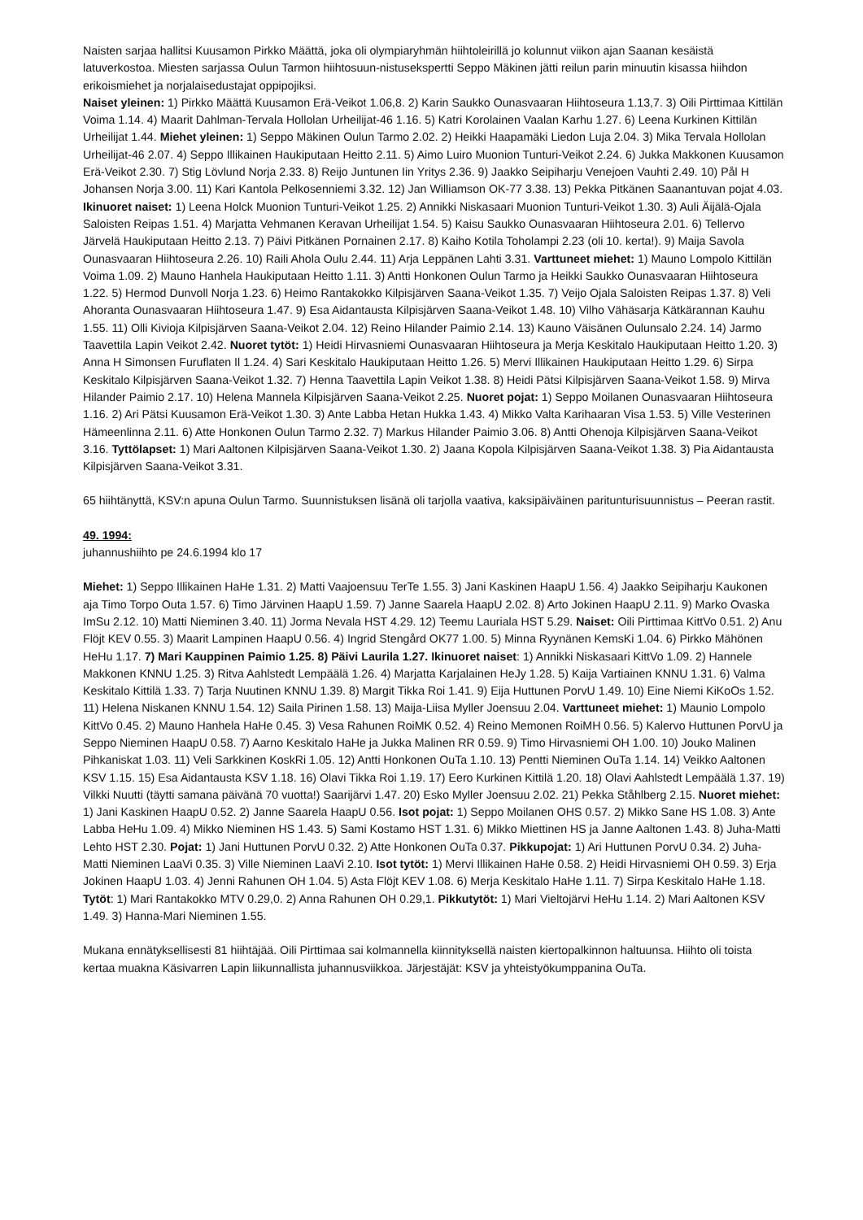Naisten sarjaa hallitsi Kuusamon Pirkko Määttä, joka oli olympiaryhmän hiihtoleirillä jo kolunnut viikon ajan Saanan kesäistä latuverkostoa. Miesten sarjassa Oulun Tarmon hiihtosuun-nistusekspertti Seppo Mäkinen jätti reilun parin minuutin kisassa hiihdon erikoismiehet ja norjalaisedustajat oppipojiksi.
Naiset yleinen: 1) Pirkko Määttä Kuusamon Erä-Veikot 1.06,8. 2) Karin Saukko Ounasvaaran Hiihtoseura 1.13,7. 3) Oili Pirttimaa Kittilän Voima 1.14. 4) Maarit Dahlman-Tervala Hollolan Urheilijat-46 1.16. 5) Katri Korolainen Vaalan Karhu 1.27. 6) Leena Kurkinen Kittilän Urheilijat 1.44. Miehet yleinen: 1) Seppo Mäkinen Oulun Tarmo 2.02. 2) Heikki Haapamäki Liedon Luja 2.04. 3) Mika Tervala Hollolan Urheilijat-46 2.07. 4) Seppo Illikainen Haukiputaan Heitto 2.11. 5) Aimo Luiro Muonion Tunturi-Veikot 2.24. 6) Jukka Makkonen Kuusamon Erä-Veikot 2.30. 7) Stig Lövlund Norja 2.33. 8) Reijo Juntunen Iin Yritys 2.36. 9) Jaakko Seipiharju Venejoen Vauhti 2.49. 10) Pål H Johansen Norja 3.00. 11) Kari Kantola Pelkosenniemi 3.32. 12) Jan Williamson OK-77 3.38. 13) Pekka Pitkänen Saanantuvan pojat 4.03. Ikinuoret naiset: 1) Leena Holck Muonion Tunturi-Veikot 1.25. 2) Annikki Niskasaari Muonion Tunturi-Veikot 1.30. 3) Auli Äijälä-Ojala Saloisten Reipas 1.51. 4) Marjatta Vehmanen Keravan Urheilijat 1.54. 5) Kaisu Saukko Ounasvaaran Hiihtoseura 2.01. 6) Tellervo Järvelä Haukiputaan Heitto 2.13. 7) Päivi Pitkänen Pornainen 2.17. 8) Kaiho Kotila Toholampi 2.23 (oli 10. kerta!). 9) Maija Savola Ounasvaaran Hiihtoseura 2.26. 10) Raili Ahola Oulu 2.44. 11) Arja Leppänen Lahti 3.31. Varttuneet miehet: 1) Mauno Lompolo Kittilän Voima 1.09. 2) Mauno Hanhela Haukiputaan Heitto 1.11. 3) Antti Honkonen Oulun Tarmo ja Heikki Saukko Ounasvaaran Hiihtoseura 1.22. 5) Hermod Dunvoll Norja 1.23. 6) Heimo Rantakokko Kilpisjärven Saana-Veikot 1.35. 7) Veijo Ojala Saloisten Reipas 1.37. 8) Veli Ahoranta Ounasvaaran Hiihtoseura 1.47. 9) Esa Aidantausta Kilpisjärven Saana-Veikot 1.48. 10) Vilho Vähäsarja Kätkärannan Kauhu 1.55. 11) Olli Kivioja Kilpisjärven Saana-Veikot 2.04. 12) Reino Hilander Paimio 2.14. 13) Kauno Väisänen Oulunsalo 2.24. 14) Jarmo Taavettila Lapin Veikot 2.42. Nuoret tytöt: 1) Heidi Hirvasniemi Ounasvaaran Hiihtoseura ja Merja Keskitalo Haukiputaan Heitto 1.20. 3) Anna H Simonsen Furuflaten Il 1.24. 4) Sari Keskitalo Haukiputaan Heitto 1.26. 5) Mervi Illikainen Haukiputaan Heitto 1.29. 6) Sirpa Keskitalo Kilpisjärven Saana-Veikot 1.32. 7) Henna Taavettila Lapin Veikot 1.38. 8) Heidi Pätsi Kilpisjärven Saana-Veikot 1.58. 9) Mirva Hilander Paimio 2.17. 10) Helena Mannela Kilpisjärven Saana-Veikot 2.25. Nuoret pojat: 1) Seppo Moilanen Ounasvaaran Hiihtoseura 1.16. 2) Ari Pätsi Kuusamon Erä-Veikot 1.30. 3) Ante Labba Hetan Hukka 1.43. 4) Mikko Valta Karihaaran Visa 1.53. 5) Ville Vesterinen Hämeenlinna 2.11. 6) Atte Honkonen Oulun Tarmo 2.32. 7) Markus Hilander Paimio 3.06. 8) Antti Ohenoja Kilpisjärven Saana-Veikot 3.16. Tyttölapset: 1) Mari Aaltonen Kilpisjärven Saana-Veikot 1.30. 2) Jaana Kopola Kilpisjärven Saana-Veikot 1.38. 3) Pia Aidantausta Kilpisjärven Saana-Veikot 3.31.
65 hiihtänyttä, KSV:n apuna Oulun Tarmo. Suunnistuksen lisänä oli tarjolla vaativa, kaksipäiväinen paritunturisuunnistus – Peeran rastit.
49. 1994:
juhannushiihto pe 24.6.1994 klo 17
Miehet: 1) Seppo Illikainen HaHe 1.31. 2) Matti Vaajoensuu TerTe 1.55. 3) Jani Kaskinen HaapU 1.56. 4) Jaakko Seipiharju Kaukonen aja Timo Torpo Outa 1.57. 6) Timo Järvinen HaapU 1.59. 7) Janne Saarela HaapU 2.02. 8) Arto Jokinen HaapU 2.11. 9) Marko Ovaska ImSu 2.12. 10) Matti Nieminen 3.40. 11) Jorma Nevala HST 4.29. 12) Teemu Lauriala HST 5.29. Naiset: Oili Pirttimaa KittVo 0.51. 2) Anu Flöjt KEV 0.55. 3) Maarit Lampinen HaapU 0.56. 4) Ingrid Stengård OK77 1.00. 5) Minna Ryynänen KemsKi 1.04. 6) Pirkko Mähönen HeHu 1.17. 7) Mari Kauppinen Paimio 1.25. 8) Päivi Laurila 1.27. Ikinuoret naiset: 1) Annikki Niskasaari KittVo 1.09. 2) Hannele Makkonen KNNU 1.25. 3) Ritva Aahlstedt Lempäälä 1.26. 4) Marjatta Karjalainen HeJy 1.28. 5) Kaija Vartiainen KNNU 1.31. 6) Valma Keskitalo Kittilä 1.33. 7) Tarja Nuutinen KNNU 1.39. 8) Margit Tikka Roi 1.41. 9) Eija Huttunen PorvU 1.49. 10) Eine Niemi KiKoOs 1.52. 11) Helena Niskanen KNNU 1.54. 12) Saila Pirinen 1.58. 13) Maija-Liisa Myller Joensuu 2.04. Varttuneet miehet: 1) Maunio Lompolo KittVo 0.45. 2) Mauno Hanhela HaHe 0.45. 3) Vesa Rahunen RoiMK 0.52. 4) Reino Memonen RoiMH 0.56. 5) Kalervo Huttunen PorvU ja Seppo Nieminen HaapU 0.58. 7) Aarno Keskitalo HaHe ja Jukka Malinen RR 0.59. 9) Timo Hirvasniemi OH 1.00. 10) Jouko Malinen Pihkaniskat 1.03. 11) Veli Sarkkinen KoskRi 1.05. 12) Antti Honkonen OuTa 1.10. 13) Pentti Nieminen OuTa 1.14. 14) Veikko Aaltonen KSV 1.15. 15) Esa Aidantausta KSV 1.18. 16) Olavi Tikka Roi 1.19. 17) Eero Kurkinen Kittilä 1.20. 18) Olavi Aahlstedt Lempäälä 1.37. 19) Vilkki Nuutti (täytti samana päivänä 70 vuotta!) Saarijärvi 1.47. 20) Esko Myller Joensuu 2.02. 21) Pekka Ståhlberg 2.15. Nuoret miehet: 1) Jani Kaskinen HaapU 0.52. 2) Janne Saarela HaapU 0.56. Isot pojat: 1) Seppo Moilanen OHS 0.57. 2) Mikko Sane HS 1.08. 3) Ante Labba HeHu 1.09. 4) Mikko Nieminen HS 1.43. 5) Sami Kostamo HST 1.31. 6) Mikko Miettinen HS ja Janne Aaltonen 1.43. 8) Juha-Matti Lehto HST 2.30. Pojat: 1) Jani Huttunen PorvU 0.32. 2) Atte Honkonen OuTa 0.37. Pikkupojat: 1) Ari Huttunen PorvU 0.34. 2) Juha-Matti Nieminen LaaVi 0.35. 3) Ville Nieminen LaaVi 2.10. Isot tytöt: 1) Mervi Illikainen HaHe 0.58. 2) Heidi Hirvasniemi OH 0.59. 3) Erja Jokinen HaapU 1.03. 4) Jenni Rahunen OH 1.04. 5) Asta Flöjt KEV 1.08. 6) Merja Keskitalo HaHe 1.11. 7) Sirpa Keskitalo HaHe 1.18. Tytöt: 1) Mari Rantakokko MTV 0.29,0. 2) Anna Rahunen OH 0.29,1. Pikkutytöt: 1) Mari Vieltojärvi HeHu 1.14. 2) Mari Aaltonen KSV 1.49. 3) Hanna-Mari Nieminen 1.55.
Mukana ennätyksellisesti 81 hiihtäjää. Oili Pirttimaa sai kolmannella kiinnityksellä naisten kiertopalkinnon haltuunsa. Hiihto oli toista kertaa muakna Käsivarren Lapin liikunnallista juhannusviikkoa. Järjestäjät: KSV ja yhteistyökumppanina OuTa.